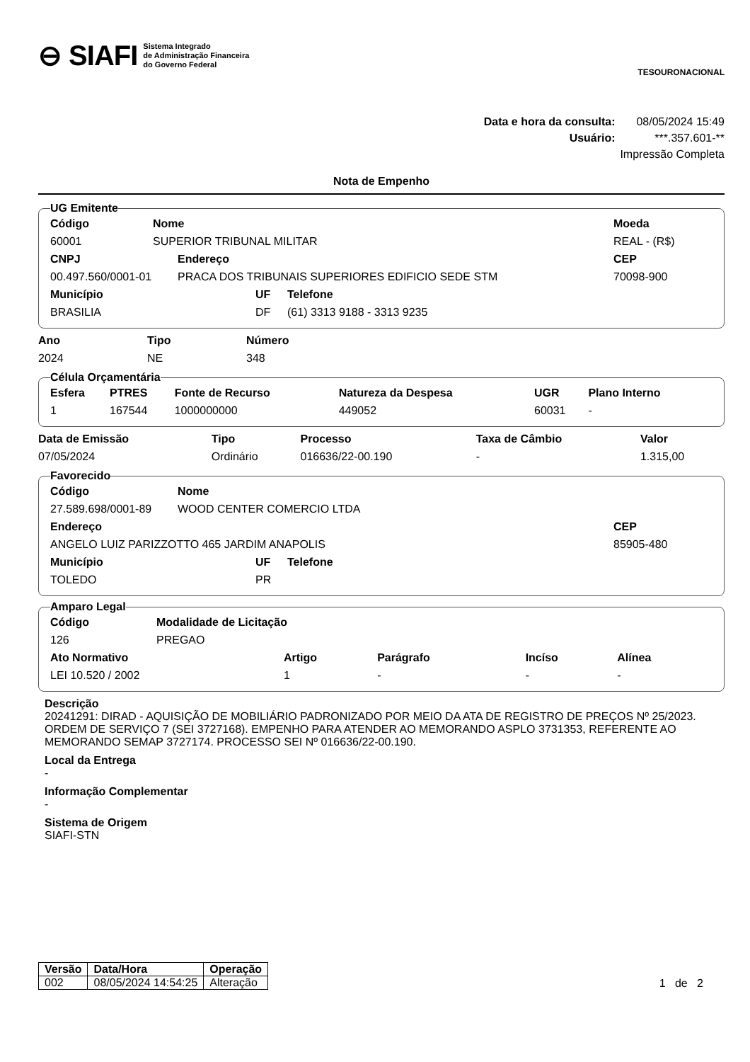⊖ SIAFI Sistema Integrado
de Administração Financeira
do Governo Federal
TESOURONACIONAL
Data e hora da consulta: 08/05/2024 15:49
Usuário: ***.357.601-**
Impressão Completa
Nota de Empenho
UG Emitente
| Código | Nome | Moeda |
| --- | --- | --- |
| 60001 | SUPERIOR TRIBUNAL MILITAR | REAL - (R$) |
| CNPJ | Endereço | CEP |
| --- | --- | --- |
| 00.497.560/0001-01 | PRACA DOS TRIBUNAIS SUPERIORES EDIFICIO SEDE STM | 70098-900 |
| Município | UF | Telefone |
| --- | --- | --- |
| BRASILIA | DF | (61) 3313 9188 - 3313 9235 |
| Ano | Tipo | Número |
| --- | --- | --- |
| 2024 | NE | 348 |
Célula Orçamentária
| Esfera | PTRES | Fonte de Recurso | Natureza da Despesa | UGR | Plano Interno |
| --- | --- | --- | --- | --- | --- |
| 1 | 167544 | 1000000000 | 449052 | 60031 | - |
| Data de Emissão | Tipo | Processo | Taxa de Câmbio | Valor |
| --- | --- | --- | --- | --- |
| 07/05/2024 | Ordinário | 016636/22-00.190 | - | 1.315,00 |
Favorecido
| Código | Nome |
| --- | --- |
| 27.589.698/0001-89 | WOOD CENTER COMERCIO LTDA |
| Endereço | CEP |
| --- | --- |
| ANGELO LUIZ PARIZZOTTO 465 JARDIM ANAPOLIS | 85905-480 |
| Município | UF | Telefone |
| --- | --- | --- |
| TOLEDO | PR | |
Amparo Legal
| Código | Modalidade de Licitação |
| --- | --- |
| 126 | PREGAO |
| Ato Normativo | Artigo | Parágrafo | Incíso | Alínea |
| --- | --- | --- | --- | --- |
| LEI 10.520 / 2002 | 1 | - | - | - |
Descrição
20241291: DIRAD - AQUISIÇÃO DE MOBILIÁRIO PADRONIZADO POR MEIO DA ATA DE REGISTRO DE PREÇOS Nº 25/2023. ORDEM DE SERVIÇO 7 (SEI 3727168). EMPENHO PARA ATENDER AO MEMORANDO ASPLO 3731353, REFERENTE AO MEMORANDO SEMAP 3727174. PROCESSO SEI Nº 016636/22-00.190.
Local da Entrega
-
Informação Complementar
-
Sistema de Origem
SIAFI-STN
| Versão | Data/Hora | Operação |
| --- | --- | --- |
| 002 | 08/05/2024 14:54:25 | Alteração |
1 de 2